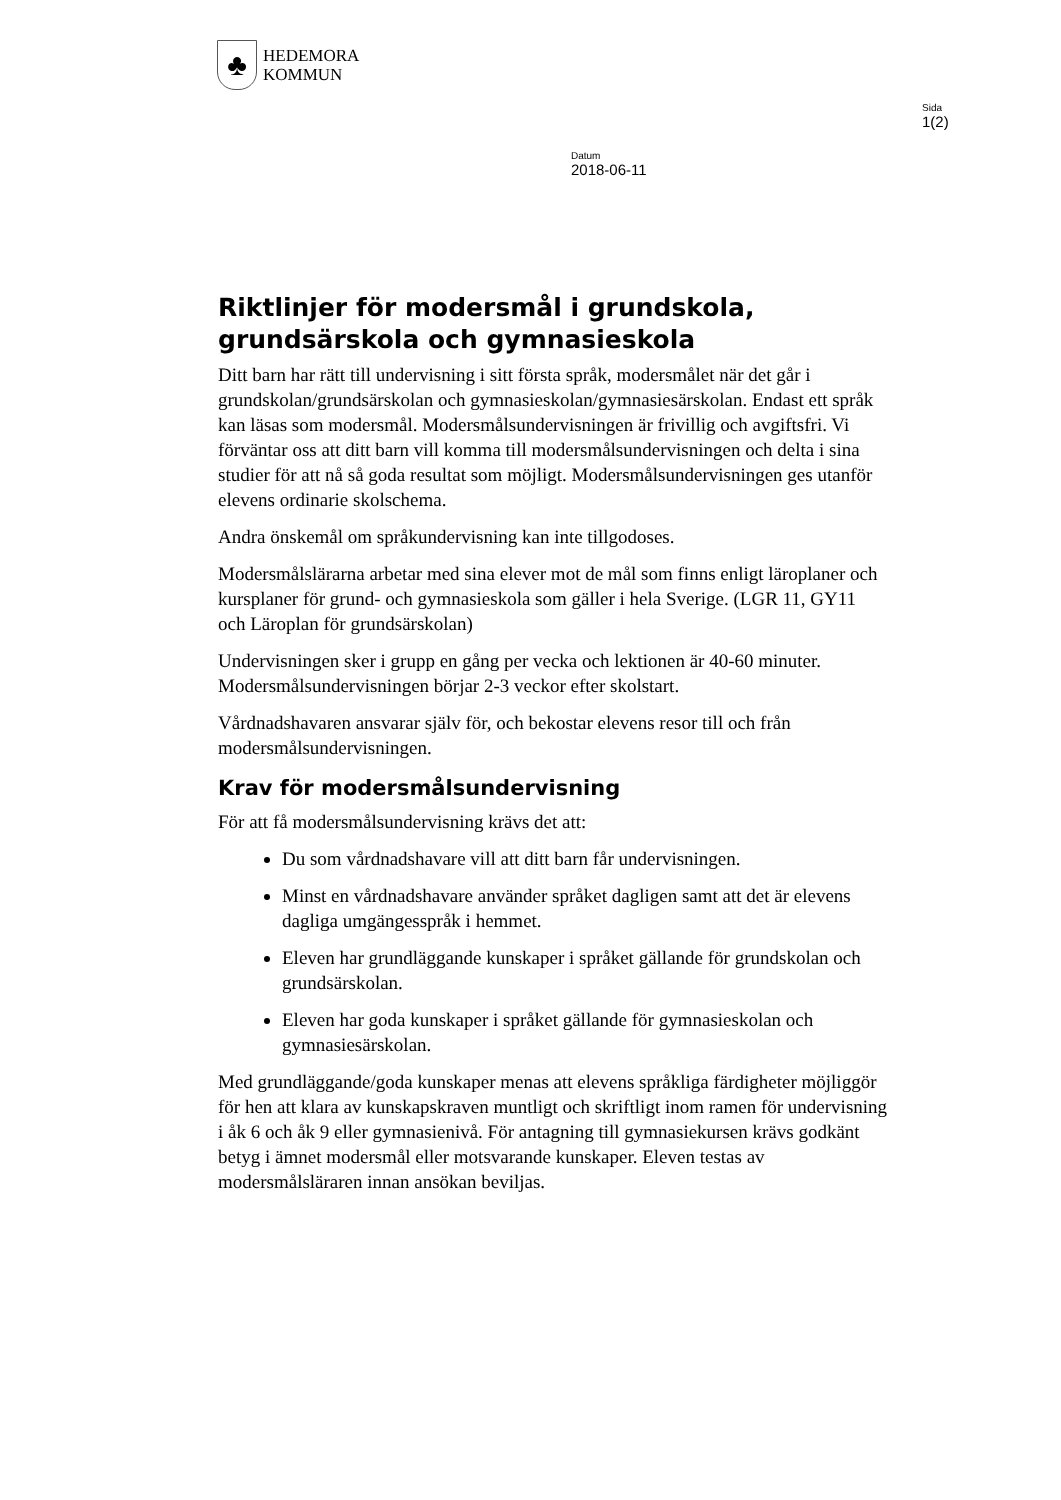♣
HEDEMORA
KOMMUN
Sida
1(2)
Datum
2018-06-11
Riktlinjer för modersmål i grundskola, grundsärskola och gymnasieskola
Ditt barn har rätt till undervisning i sitt första språk, modersmålet när det går i grundskolan/grundsärskolan och gymnasieskolan/gymnasiesärskolan. Endast ett språk kan läsas som modersmål. Modersmålsundervisningen är frivillig och avgiftsfri. Vi förväntar oss att ditt barn vill komma till modersmålsundervisningen och delta i sina studier för att nå så goda resultat som möjligt. Modersmålsundervisningen ges utanför elevens ordinarie skolschema.
Andra önskemål om språkundervisning kan inte tillgodoses.
Modersmålslärarna arbetar med sina elever mot de mål som finns enligt läroplaner och kursplaner för grund- och gymnasieskola som gäller i hela Sverige. (LGR 11, GY11 och Läroplan för grundsärskolan)
Undervisningen sker i grupp en gång per vecka och lektionen är 40-60 minuter. Modersmålsundervisningen börjar 2-3 veckor efter skolstart.
Vårdnadshavaren ansvarar själv för, och bekostar elevens resor till och från modersmålsundervisningen.
Krav för modersmålsundervisning
För att få modersmålsundervisning krävs det att:
Du som vårdnadshavare vill att ditt barn får undervisningen.
Minst en vårdnadshavare använder språket dagligen samt att det är elevens dagliga umgängesspråk i hemmet.
Eleven har grundläggande kunskaper i språket gällande för grundskolan och grundsärskolan.
Eleven har goda kunskaper i språket gällande för gymnasieskolan och gymnasiesärskolan.
Med grundläggande/goda kunskaper menas att elevens språkliga färdigheter möjliggör för hen att klara av kunskapskraven muntligt och skriftligt inom ramen för undervisning i åk 6 och åk 9 eller gymnasienivå. För antagning till gymnasiekursen krävs godkänt betyg i ämnet modersmål eller motsvarande kunskaper. Eleven testas av modersmålsläraren innan ansökan beviljas.